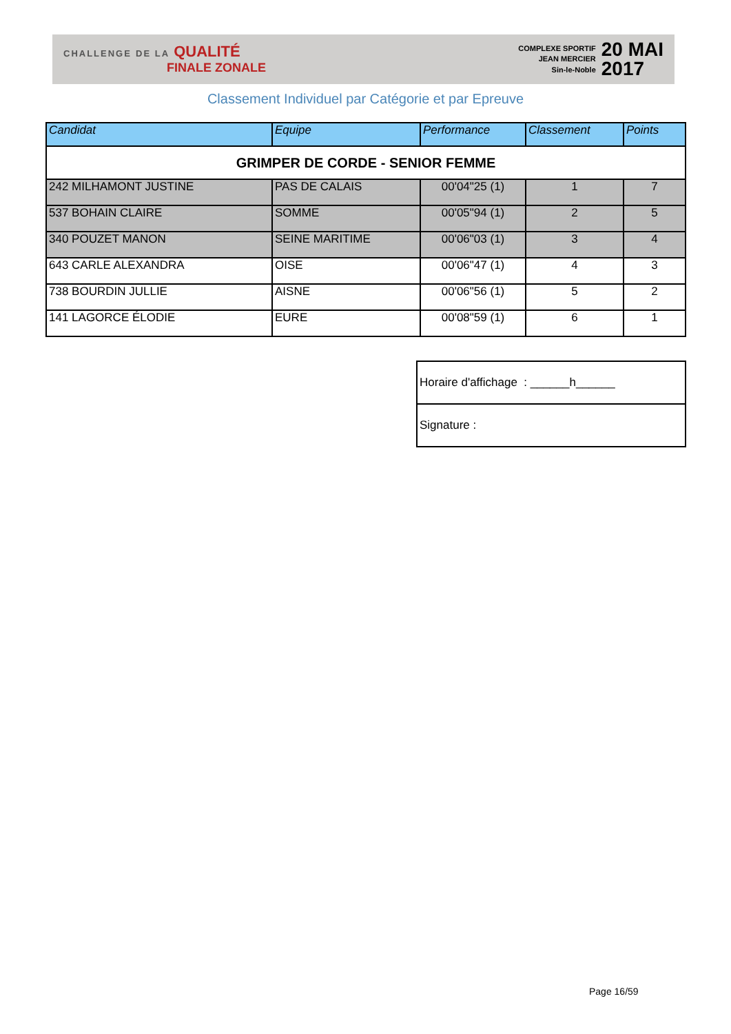CHALLENGE DE LA QUALITÉ
FINALE ZONALE
COMPLEXE SPORTIF
JEAN MERCIER
Sin-le-Noble
20 MAI
2017
Classement Individuel par Catégorie et par Epreuve
| Candidat | Equipe | Performance | Classement | Points |
| --- | --- | --- | --- | --- |
| GRIMPER DE CORDE - SENIOR FEMME | | | | |
| 242 MILHAMONT JUSTINE | PAS DE CALAIS | 00'04"25 (1) | 1 | 7 |
| 537 BOHAIN CLAIRE | SOMME | 00'05"94 (1) | 2 | 5 |
| 340 POUZET MANON | SEINE MARITIME | 00'06"03 (1) | 3 | 4 |
| 643 CARLE ALEXANDRA | OISE | 00'06"47 (1) | 4 | 3 |
| 738 BOURDIN JULLIE | AISNE | 00'06"56 (1) | 5 | 2 |
| 141 LAGORCE ÉLODIE | EURE | 00'08"59 (1) | 6 | 1 |
| Horaire d'affichage : ______h______ |
| Signature : |
Page 16/59